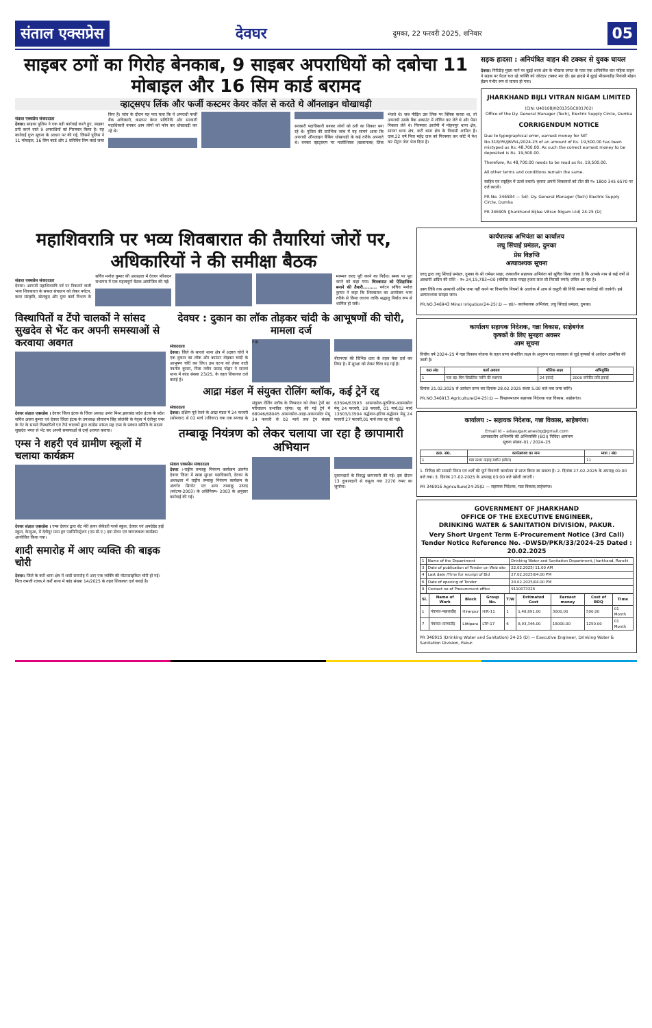संताल एक्सप्रेस देवघर दुमका, 22 फरवरी 2025, शनिवार 05
साइबर ठगों का गिरोह बेनकाब, 9 साइबर अपराधियों को दबोचा 11 मोबाइल और 16 सिम कार्ड बरामद
व्हाट्सएप लिंक और फर्जी कस्टमर केयर कॉल से करते थे ऑनलाइन धोखाधड़ी
संताल एक्सप्रेस संवाददाता
देवघर। साइबर पुलिस ने एक बड़ी कार्रवाई करते हुए, साइबर ठगी करने वाले 9 अपराधियों को गिरफ्तार किया है। यह कार्रवाई गुप्त सूचना के आधार पर की गई, जिसमें पुलिस ने 11 मोबाइल, 16 सिम कार्ड और 2 प्रतिबिंब सिम कार्ड जब्त किए हैं। जांच के दौरान यह पता चला कि ये अपराधी फर्जी बैंक अधिकारी, कस्टमर केयर प्रतिनिधि और सरकारी पदाधिकारी बनकर आम लोगों को फोन कर धोखाधड़ी कर रहे थे।
सरकारी पदाधिकारी बनकर लोगों को ठगी का शिकार बना रहे थे। पुलिस की प्रारंभिक जांच में यह सामने आया कि अपराधी ऑनलाइन बैंकिंग धोखाधड़ी के कई तरीके अपनाते थे। बनकर व्हाट्सएप पर मालीशियस (खतरनाक) लिंक भेजते थे। जब पीड़ित उस लिंक पर क्लिक करता था, तो अपराधी उसके बैंक अकाउंट में लॉगिन कर लेते थे और पैसा निकाल लेते थे। गिरफ्तार आरोपी में मोहनपुर थाना क्षेत्र, सारवां थाना क्षेत्र, करौं थाना क्षेत्र के निवासी शामिल हैं। दास,22 वर्ष पिता महेंद्र दास को गिरफ्तार कर कोर्ट में पेश कर सेंट्रल जेल भेज दिया है।
सड़क हादसा : अनियंत्रित वाहन की टक्कर से युवक घायल
देवघर। गिरिडीह मुख्य मार्ग पर बूढ़ई थाना क्षेत्र के भीखना जंगल के पास एक अनियंत्रित चार पहिया वाहन ने सड़क पर पैदल चल रहे व्यक्ति को जोरदार टक्कर मार दी। इस हादसे में बूढ़ई भीखनाडीह निवासी मोहन हेंब्रम गंभीर रूप से घायल हो गया।
JHARKHAND BIJLI VITRAN NIGAM LIMITED
(CIN: U40108JH2013SGC001702)
Office of the Dy. General Manager (Tech), Electric Supply Circle, Dumka
CORRIGENDUM NOTICE
Due to typographical error, earnest money for NIT No.318/PR/JBVNL/2024-25 of an amount of Rs. 19,500.00 has been mistyped as Rs. 48,700.00. As such the correct earnest money to be deposited is Rs. 19,500.00.
Therefore, Rs 48,700.00 needs to be read as Rs. 19,500.00.
All other terms and conditions remain the same.
स्वहित एवं राष्ट्रहित में ऊर्जा बचायें। कृपया अपनी शिकायतों को टॉल फ्री नं० 1800 345 6570 पर दर्ज करायें।
PR No. 346584 — Sd/- Dy. General Manager (Tech) Electric Supply Circle, Dumka
PR 346905 (Jharkhand Bijlee Vitran Nigam Ltd) 24-25 (D)
महाशिवरात्रि पर भव्य शिवबारात की तैयारियां जोरों पर, अधिकारियों ने की समीक्षा बैठक
संताल एक्सप्रेस संवाददाता
देवघर। आगामी महाशिवरात्रि पर्व पर निकलने वाली भव्य शिवबारात के सफल संचालन को लेकर पर्यटन, कला संस्कृति, खेलकूद और युवा कार्य विभाग के सचिव मनोज कुमार की अध्यक्षता में देवघर परिसदन सभागार में एक महत्वपूर्ण बैठक आयोजित की गई।
मरम्मत जल्द पूरी करने का निर्देश। समय पर पूरा करने को कहा गया। शिवबारात को ऐतिहासिक बनाने की तैयारी......... पर्यटन सचिव मनोज कुमार ने कहा कि शिवबारात का आयोजन भव्य तरीके से किया जाएगा ताकि श्रद्धालु निर्बाध रूप से शामिल हो सकें।
विस्थापितों व टेंपो चालकों ने सांसद सुखदेव से भेंट कर अपनी समस्याओं से करवाया अवगत
देवघर संताल एक्सप्रेस । देवघर जिला इंटक के जिला अध्यक्ष अनंत मिश्रा,झारखंड प्रदेश इंटक के प्रदेश सचिव अजय कुमार एवं देवघर जिला इंटक के उपाध्यक्ष सीताराम सिंह सोलंकी के नेतृत्व में देवीपुर एम्स के गेट के सामने विस्थापितों एवं टेंपो चालकों द्वारा कांग्रेस सांसद सह एम्स के प्रबंधन समिति के सदस्य सुखदेव भगत से भेंट कर अपनी समस्याओं से उन्हें अवगत कराया।
एम्स ने शहरी एवं ग्रामीण स्कूलों में चलाया कार्यक्रम
देवघर संताल एक्सप्रेस । एम्स देवघर द्वारा सेंट मेरी हायर सेकेंडरी गर्ल्स स्कूल, देवघर एवं अपग्रेडेड हाई स्कूल, केन्दुआ, में देवीपुर मास ड्रग एडमिनिस्ट्रेशन (एम.डी.ए.) दवा सेवन एवं जागरूकता कार्यक्रम आयोजित किया गया।
शादी समारोह में आए व्यक्ति की बाइक चोरी
देवघर। जिले के करौं थाना क्षेत्र में शादी समारोह में आए एक व्यक्ति की मोटरसाइकिल चोरी हो गई। पिता रामजी रजक,ने करौं थाना में कांड संख्या 14/2025 के तहत शिकायत दर्ज कराई है।
देवघर : दुकान का लॉक तोड़कर चांदी के आभूषणों की चोरी, मामला दर्ज
संवाददाता
देवघर। जिले के सारवां थाना क्षेत्र में अज्ञात चोरों ने एक दुकान का लॉक और काउंटर तोड़कर चांदी के आभूषण चोरी कर लिए। इस घटना को लेकर वादी नवनीत कुमार, पिता नवीन प्रसाद पोद्दार ने सारवां थाना में कांड संख्या 23/25, के तहत शिकायत दर्ज कराई है।
FIR
बीएनएस की विभिन्न धारा के तहत केस दर्ज कर लिया है। में सुरक्षा को लेकर चिंता बढ़ गई है।
आद्रा मंडल में संयुक्त रोलिंग ब्लॉक, कई ट्रेनें रद्द
संवाददाता
देवघर। दक्षिण पूर्व रेलवे के आद्रा मंडल में 24 फरवरी (सोमवार) से 02 मार्च (रविवार) तक एक सप्ताह के संयुक्त रोलिंग ब्लॉक के निष्पादन को लेकर ट्रेनों का परिचालन प्रभावित रहेगा। रद्द की गई ट्रेनें में 68046/68045 आसनसोल-आद्रा-आसनसोल मेमू 24 फरवरी से 02 मार्च तक ट्रेन संख्या 63594/63593 आसनसोल-पुरुलिया-आसनसोल मेमू 24 फरवरी, 28 फरवरी, 01 मार्च,02 मार्च 13503/13504 बर्द्धमान-हटिया-बर्द्धमान मेमू 24 फरवरी 27 फरवरी,01 मार्च तक रद्द की गई।
तम्बाकू नियंत्रण को लेकर चलाया जा रहा है छापामारी अभियान
संताल एक्सप्रेस संवाददाता
देवघर ।-राष्ट्रीय तम्बाकू नियंत्रण कार्यक्रम अंतर्गत देवघर जिला में खाद्य सुरक्षा पदाधिकारी, देवघर के अध्यक्षता में राष्ट्रीय तम्बाकू नियंत्रण कार्यक्रम के अंतर्गत सिगरेट एवं अन्य तम्बाकू उत्पाद (कोटपा-2003) के अधिनियम- 2003 के अनुसार कार्रवाई की गई।
दुकानदारों के विरुद्ध छापामारी की गई। इस दौरान 13 दुकानदारों से वसूला गया 2270 रुपए का जुर्माना।
कार्यपालक अभियंता का कार्यालय
लघु सिंचाई प्रमंडल, दुमका
प्रेस विज्ञप्ति
अत्यावश्यक सूचना
एतद् द्वारा लघु सिंचाई प्रमंडल, दुमका के श्री रामेश्वर साहा, तत्कालीन सहायक अभियंता को सूचित किया जाता है कि आपके नाम से कई वर्षो से अस्थायी अग्रिम की राशि – रु० 24,15,783=00 (चौबीस लाख पन्द्रह हजार सात सौ तिरासी रुपये) लंबित आ रहा है।
उक्त तिथि तक अस्थायी अग्रिम जमा नहीं करने पर विभागीय नियमों के आलोक में आप से वसूली की विधि सम्मत कार्रवाई की जायेगी। इसे अत्यावश्यक समझा जाय।
PR.NO.346943 Minor Irrigation(24-25):D — ह0/– कार्यपालक अभियंता, लघु सिंचाई प्रमंडल, दुमका।
कार्यालय सहायक निदेशक, गन्ना विकास, साहेबगंज
कृषकों के लिए सुनहरा अवसर
आम सूचना
वित्तीय वर्ष 2024–25 में गन्ना विकास योजना के तहत प्राप्त संभावित लक्ष्य के अनुरूप गन्ना व्यवसाय से जुड़े कृषकों से आवेदन आमंत्रित की जाती है।
| क0 सं0 | कार्य अवयव | भौतिक लक्ष्य | अभियुक्ति |
| --- | --- | --- | --- |
| 1 | गन्ना बड़–चिप सिडलिंक नर्सरी की स्थापना | 24 इकाई | 2000 वर्गफीट प्रति इकाई |
दिनांक 21.02.2025 से आवेदन प्राप्त कर दिनांक 28.02.2025 संध्या 5.00 बजे तक जमा करेंगे।
PR.NO.346913 Agriculture(24-25):D — विश्वासभाजन सहायक निदेशक गन्ना विकास, साहेबगंज।
कार्यालय :– सहायक निदेशक, गन्ना विकास, साहेबगंज।
Email Id – adasugarcanesbg@gmail.com
अल्पकालीन अभिरूचि की अभिव्यक्ति (EOI) निविदा आमंत्रण
सूचना संख्या–01 / 2024–25
| क्र0. सं0. | कार्यअवयव का नाम | मात्रा / सं0 |
| --- | --- | --- |
| 1 | गन्ना क्रशर कड़ाह मशीन (छोटा) | 11 |
1. निविदा की सामग्री नियम एवं शर्तो की पूर्ण विवरणी कार्यालय से प्राप्त किया जा सकता है। 2. दिनांक 27-02-2025 के अपराह्न 01:00 बजे तक। 3. दिनांक 27-02-2025 के अपराह्न 03:00 बजे खोली जाएगी।
PR 346916 Agriculture(24-25)D — सहायक निदेशक, गन्ना विकास,साहेबगंज।
GOVERNMENT OF JHARKHAND
OFFICE OF THE EXECUTIVE ENGINEER,
DRINKING WATER & SANITATION DIVISION, PAKUR.
Very Short Urgent Term E-Procurement Notice (3rd Call)
Tender Notice Reference No. -DWSD/PKR/33/2024-25 Dated : 20.02.2025
| 1 | Name of the Department | Drinking Water and Sanitation Department, Jharkhand, Ranchi |
| 3 | Date of publication of Tender on Web site | 22.02.2025/ 11.00 AM |
| 4 | Last date /Time for receipt of Bid | 27.02.2025/04.00 PM |
| 6 | Date of opening of Tender | 28.02.2025/04.00 PM |
| 8 | Contact no of Procurement office | 9110073326 |
| Sl. | Name of Work | Block | Group No. | T/W | Estimated Cost | Earnest money | Cost of BOQ | Time |
| --- | --- | --- | --- | --- | --- | --- | --- | --- |
| 1 | पंचायत–मझलाडीह | Hiranpur | HIR-11 | 1 | 1,48,891.00 | 3000.00 | 500.00 | 01 Month |
| 7 | पंचायत–करमाटॉड़ | Littipara | LTP-17 | 6 | 8,93,346.00 | 18000.00 | 1250.00 | 01 Month |
PR 346915 (Drinking Water and Sanitation) 24-25 (D) — Executive Engineer, Drinking Water & Sanitation Division, Pakur.